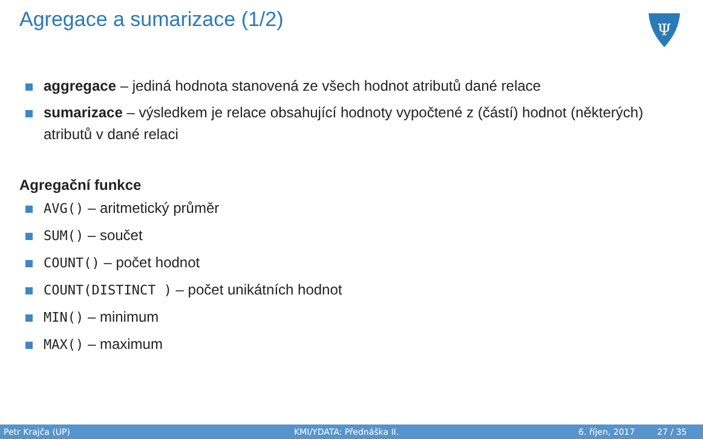Agregace a sumarizace (1/2)
Ψ
aggregace – jediná hodnota stanovená ze všech hodnot atributů dané relace
sumarizace – výsledkem je relace obsahující hodnoty vypočtené z (částí) hodnot (některých) atributů v dané relaci
Agregační funkce
AVG() – aritmetický průměr
SUM() – součet
COUNT() – počet hodnot
COUNT(DISTINCT ) – počet unikátních hodnot
MIN() – minimum
MAX() – maximum
Petr Krajča (UP) KMI/YDATA: Přednáška II. 6. říjen, 2017 27 / 35